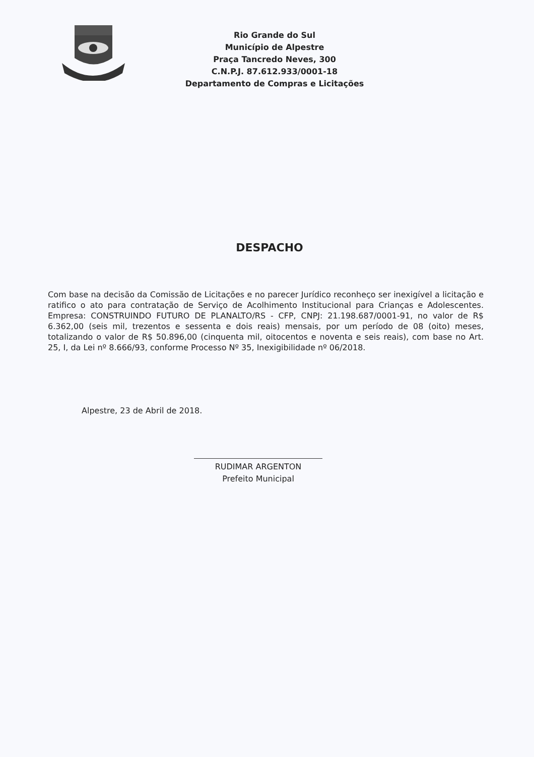Rio Grande do Sul
Município de Alpestre
Praça Tancredo Neves, 300
C.N.P.J. 87.612.933/0001-18
Departamento de Compras e Licitações
DESPACHO
Com base na decisão da Comissão de Licitações e no parecer Jurídico reconheço ser inexigível a licitação e ratifico o ato para contratação de Serviço de Acolhimento Institucional para Crianças e Adolescentes. Empresa: CONSTRUINDO FUTURO DE PLANALTO/RS - CFP, CNPJ: 21.198.687/0001-91, no valor de R$ 6.362,00 (seis mil, trezentos e sessenta e dois reais) mensais, por um período de 08 (oito) meses, totalizando o valor de R$ 50.896,00 (cinquenta mil, oitocentos e noventa e seis reais), com base no Art. 25, I, da Lei nº 8.666/93, conforme Processo Nº 35, Inexigibilidade nº 06/2018.
Alpestre, 23 de Abril de 2018.
RUDIMAR ARGENTON
Prefeito Municipal